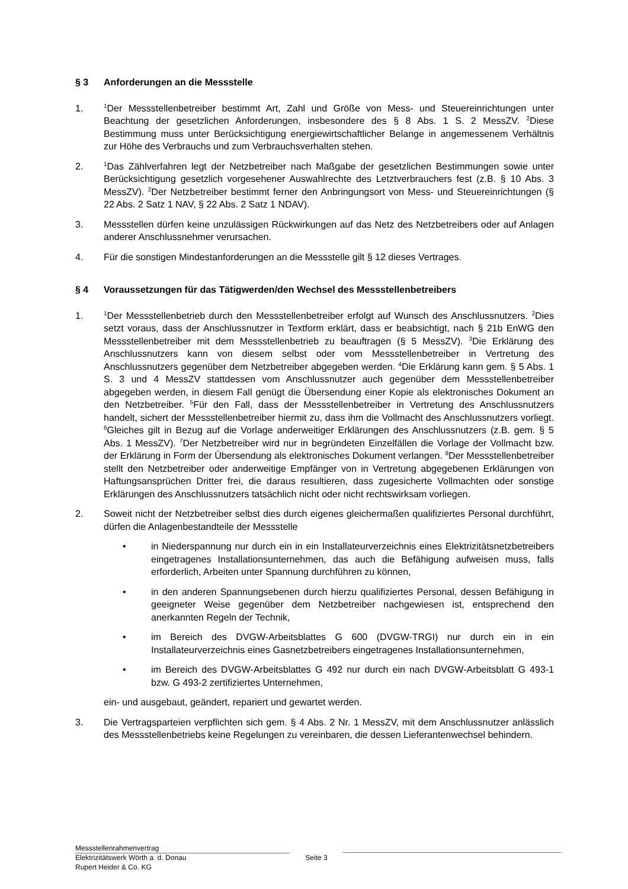§ 3 Anforderungen an die Messstelle
1. <sup>1</sup>Der Messstellenbetreiber bestimmt Art, Zahl und Größe von Mess- und Steuereinrichtungen unter Beachtung der gesetzlichen Anforderungen, insbesondere des § 8 Abs. 1 S. 2 MessZV. <sup>2</sup>Diese Bestimmung muss unter Berücksichtigung energiewirtschaftlicher Belange in angemessenem Verhältnis zur Höhe des Verbrauchs und zum Verbrauchsverhalten stehen.
2. <sup>1</sup>Das Zählverfahren legt der Netzbetreiber nach Maßgabe der gesetzlichen Bestimmungen sowie unter Berücksichtigung gesetzlich vorgesehener Auswahlrechte des Letztverbrauchers fest (z.B. § 10 Abs. 3 MessZV). <sup>2</sup>Der Netzbetreiber bestimmt ferner den Anbringungsort von Mess- und Steuereinrichtungen (§ 22 Abs. 2 Satz 1 NAV, § 22 Abs. 2 Satz 1 NDAV).
3. Messstellen dürfen keine unzulässigen Rückwirkungen auf das Netz des Netzbetreibers oder auf Anlagen anderer Anschlussnehmer verursachen.
4. Für die sonstigen Mindestanforderungen an die Messstelle gilt § 12 dieses Vertrages.
§ 4 Voraussetzungen für das Tätigwerden/den Wechsel des Messstellenbetreibers
1. <sup>1</sup>Der Messstellenbetrieb durch den Messstellenbetreiber erfolgt auf Wunsch des Anschlussnutzers. <sup>2</sup>Dies setzt voraus, dass der Anschlussnutzer in Textform erklärt, dass er beabsichtigt, nach § 21b EnWG den Messstellenbetreiber mit dem Messstellenbetrieb zu beauftragen (§ 5 MessZV). <sup>3</sup>Die Erklärung des Anschlussnutzers kann von diesem selbst oder vom Messstellenbetreiber in Vertretung des Anschlussnutzers gegenüber dem Netzbetreiber abgegeben werden. <sup>4</sup>Die Erklärung kann gem. § 5 Abs. 1 S. 3 und 4 MessZV stattdessen vom Anschlussnutzer auch gegenüber dem Messstellenbetreiber abgegeben werden, in diesem Fall genügt die Übersendung einer Kopie als elektronisches Dokument an den Netzbetreiber. <sup>5</sup>Für den Fall, dass der Messstellenbetreiber in Vertretung des Anschlussnutzers handelt, sichert der Messstellenbetreiber hiermit zu, dass ihm die Vollmacht des Anschlussnutzers vorliegt. <sup>6</sup>Gleiches gilt in Bezug auf die Vorlage anderweitiger Erklärungen des Anschlussnutzers (z.B. gem. § 5 Abs. 1 MessZV). <sup>7</sup>Der Netzbetreiber wird nur in begründeten Einzelfällen die Vorlage der Vollmacht bzw. der Erklärung in Form der Übersendung als elektronisches Dokument verlangen. <sup>8</sup>Der Messstellenbetreiber stellt den Netzbetreiber oder anderweitige Empfänger von in Vertretung abgegebenen Erklärungen von Haftungsansprüchen Dritter frei, die daraus resultieren, dass zugesicherte Vollmachten oder sonstige Erklärungen des Anschlussnutzers tatsächlich nicht oder nicht rechtswirksam vorliegen.
2. Soweit nicht der Netzbetreiber selbst dies durch eigenes gleichermaßen qualifiziertes Personal durchführt, dürfen die Anlagenbestandteile der Messstelle
• in Niederspannung nur durch ein in ein Installateurverzeichnis eines Elektrizitätsnetzbetreibers eingetragenes Installationsunternehmen, das auch die Befähigung aufweisen muss, falls erforderlich, Arbeiten unter Spannung durchführen zu können,
• in den anderen Spannungsebenen durch hierzu qualifiziertes Personal, dessen Befähigung in geeigneter Weise gegenüber dem Netzbetreiber nachgewiesen ist, entsprechend den anerkannten Regeln der Technik,
• im Bereich des DVGW-Arbeitsblattes G 600 (DVGW-TRGI) nur durch ein in ein Installateurverzeichnis eines Gasnetzbetreibers eingetragenes Installationsunternehmen,
• im Bereich des DVGW-Arbeitsblattes G 492 nur durch ein nach DVGW-Arbeitsblatt G 493-1 bzw. G 493-2 zertifiziertes Unternehmen,
ein- und ausgebaut, geändert, repariert und gewartet werden.
3. Die Vertragsparteien verpflichten sich gem. § 4 Abs. 2 Nr. 1 MessZV, mit dem Anschlussnutzer anlässlich des Messstellenbetriebs keine Regelungen zu vereinbaren, die dessen Lieferantenwechsel behindern.
Messstellenrahmenvertrag
Seite 3
Elektrizitätswerk Wörth a. d. Donau
Rupert Heider & Co. KG